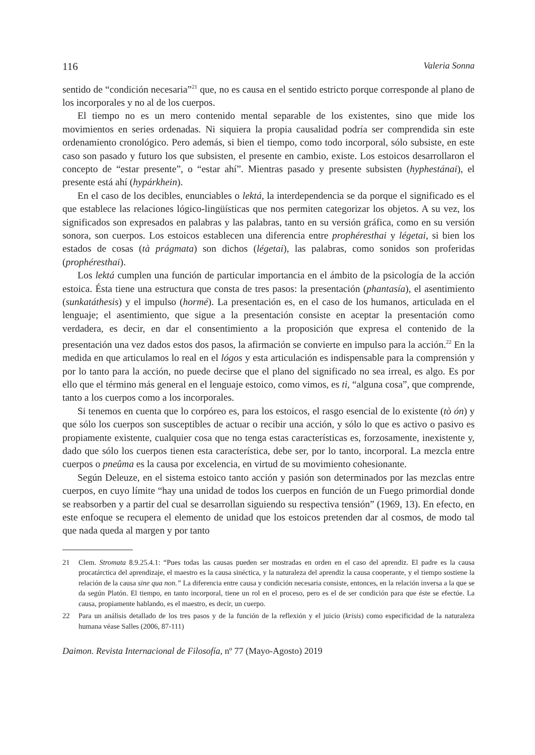116 Valeria Sonna
sentido de “condición necesaria”<sup>21</sup> que, no es causa en el sentido estricto porque corresponde al plano de los incorporales y no al de los cuerpos.
El tiempo no es un mero contenido mental separable de los existentes, sino que mide los movimientos en series ordenadas. Ni siquiera la propia causalidad podría ser comprendida sin este ordenamiento cronológico. Pero además, si bien el tiempo, como todo incorporal, sólo subsiste, en este caso son pasado y futuro los que subsisten, el presente en cambio, existe. Los estoicos desarrollaron el concepto de “estar presente”, o “estar ahí”. Mientras pasado y presente subsisten (hyphestánai), el presente está ahí (hypárkhein).
En el caso de los decibles, enunciables o lektá, la interdependencia se da porque el significado es el que establece las relaciones lógico-lingüísticas que nos permiten categorizar los objetos. A su vez, los significados son expresados en palabras y las palabras, tanto en su versión gráfica, como en su versión sonora, son cuerpos. Los estoicos establecen una diferencia entre prophéresthai y légetai, si bien los estados de cosas (tà prágmata) son dichos (légetai), las palabras, como sonidos son proferidas (prophéresthai).
Los lektá cumplen una función de particular importancia en el ámbito de la psicología de la acción estoica. Ésta tiene una estructura que consta de tres pasos: la presentación (phantasía), el asentimiento (sunkatáthesis) y el impulso (hormé). La presentación es, en el caso de los humanos, articulada en el lenguaje; el asentimiento, que sigue a la presentación consiste en aceptar la presentación como verdadera, es decir, en dar el consentimiento a la proposición que expresa el contenido de la presentación una vez dados estos dos pasos, la afirmación se convierte en impulso para la acción.<sup>22</sup> En la medida en que articulamos lo real en el lógos y esta articulación es indispensable para la comprensión y por lo tanto para la acción, no puede decirse que el plano del significado no sea irreal, es algo. Es por ello que el término más general en el lenguaje estoico, como vimos, es ti, “alguna cosa”, que comprende, tanto a los cuerpos como a los incorporales.
Si tenemos en cuenta que lo corpóreo es, para los estoicos, el rasgo esencial de lo existente (tò ón) y que sólo los cuerpos son susceptibles de actuar o recibir una acción, y sólo lo que es activo o pasivo es propiamente existente, cualquier cosa que no tenga estas características es, forzosamente, inexistente y, dado que sólo los cuerpos tienen esta característica, debe ser, por lo tanto, incorporal. La mezcla entre cuerpos o pneûma es la causa por excelencia, en virtud de su movimiento cohesionante.
Según Deleuze, en el sistema estoico tanto acción y pasión son determinados por las mezclas entre cuerpos, en cuyo límite “hay una unidad de todos los cuerpos en función de un Fuego primordial donde se reabsorben y a partir del cual se desarrollan siguiendo su respectiva tensión” (1969, 13). En efecto, en este enfoque se recupera el elemento de unidad que los estoicos pretenden dar al cosmos, de modo tal que nada queda al margen y por tanto
21 Clem. Stromata 8.9.25.4.1: “Pues todas las causas pueden ser mostradas en orden en el caso del aprendiz. El padre es la causa procatárctica del aprendizaje, el maestro es la causa sinéctica, y la naturaleza del aprendiz la causa cooperante, y el tiempo sostiene la relación de la causa sine qua non.” La diferencia entre causa y condición necesaria consiste, entonces, en la relación inversa a la que se da según Platón. El tiempo, en tanto incorporal, tiene un rol en el proceso, pero es el de ser condición para que éste se efectúe. La causa, propiamente hablando, es el maestro, es decir, un cuerpo.
22 Para un análisis detallado de los tres pasos y de la función de la reflexión y el juicio (krisis) como especificidad de la naturaleza humana véase Salles (2006, 87-111)
Daimon. Revista Internacional de Filosofía, nº 77 (Mayo-Agosto) 2019